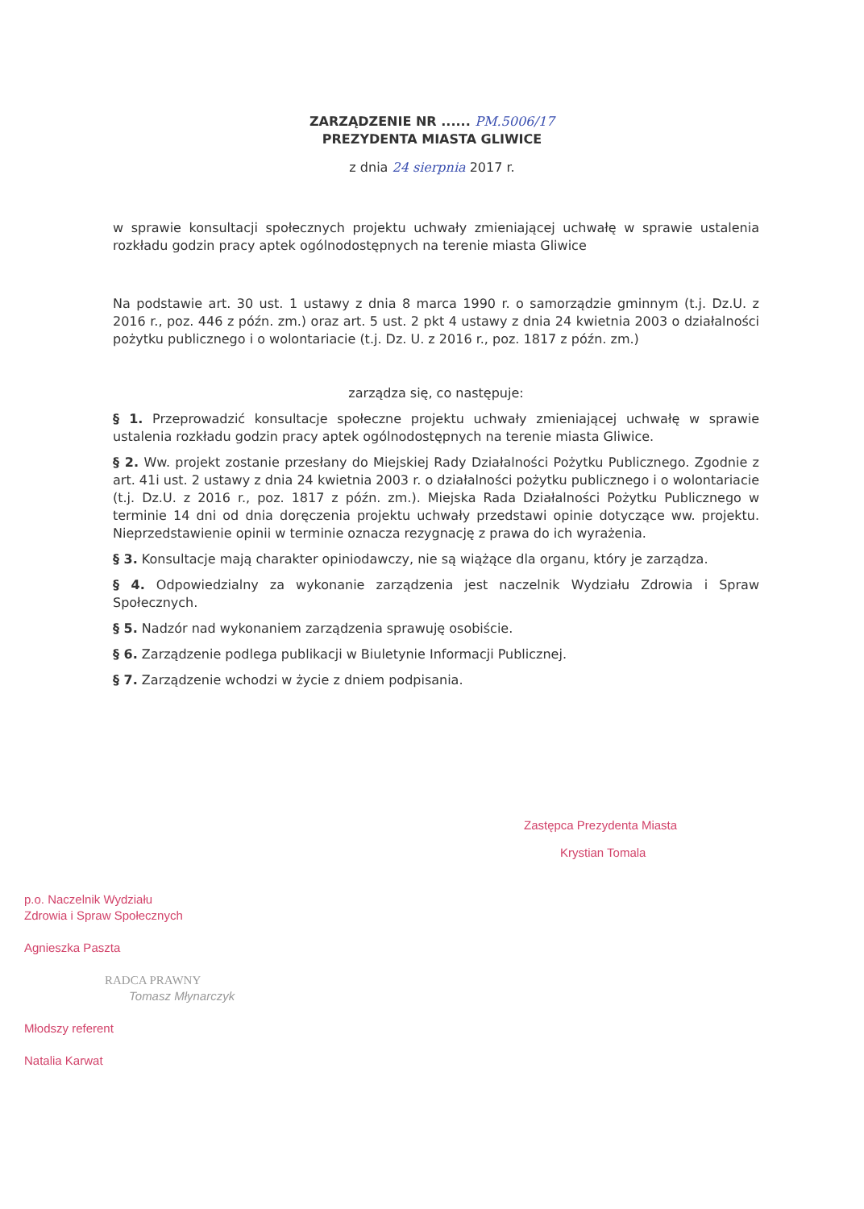ZARZĄDZENIE NR ...... PM.5006/17
PREZYDENTA MIASTA GLIWICE
z dnia 24 sierpnia 2017 r.
w sprawie konsultacji społecznych projektu uchwały zmieniającej uchwałę w sprawie ustalenia rozkładu godzin pracy aptek ogólnodostępnych na terenie miasta Gliwice
Na podstawie art. 30 ust. 1 ustawy z dnia 8 marca 1990 r. o samorządzie gminnym (t.j. Dz.U. z 2016 r., poz. 446 z późn. zm.) oraz art. 5 ust. 2 pkt 4 ustawy z dnia 24 kwietnia 2003 o działalności pożytku publicznego i o wolontariacie (t.j. Dz. U. z 2016 r., poz. 1817 z późn. zm.)
zarządza się, co następuje:
§ 1. Przeprowadzić konsultacje społeczne projektu uchwały zmieniającej uchwałę w sprawie ustalenia rozkładu godzin pracy aptek ogólnodostępnych na terenie miasta Gliwice.
§ 2. Ww. projekt zostanie przesłany do Miejskiej Rady Działalności Pożytku Publicznego. Zgodnie z art. 41i ust. 2 ustawy z dnia 24 kwietnia 2003 r. o działalności pożytku publicznego i o wolontariacie (t.j. Dz.U. z 2016 r., poz. 1817 z późn. zm.). Miejska Rada Działalności Pożytku Publicznego w terminie 14 dni od dnia doręczenia projektu uchwały przedstawi opinie dotyczące ww. projektu. Nieprzedstawienie opinii w terminie oznacza rezygnację z prawa do ich wyrażenia.
§ 3. Konsultacje mają charakter opiniodawczy, nie są wiążące dla organu, który je zarządza.
§ 4. Odpowiedzialny za wykonanie zarządzenia jest naczelnik Wydziału Zdrowia i Spraw Społecznych.
§ 5. Nadzór nad wykonaniem zarządzenia sprawuję osobiście.
§ 6. Zarządzenie podlega publikacji w Biuletynie Informacji Publicznej.
§ 7. Zarządzenie wchodzi w życie z dniem podpisania.
Zastępca Prezydenta Miasta
Krystian Tomala
p.o. Naczelnik Wydziału
Zdrowia i Spraw Społecznych
Agnieszka Paszta
RADCA PRAWNY
Tomasz Młynarczyk
Młodszy referent
Natalia Karwat